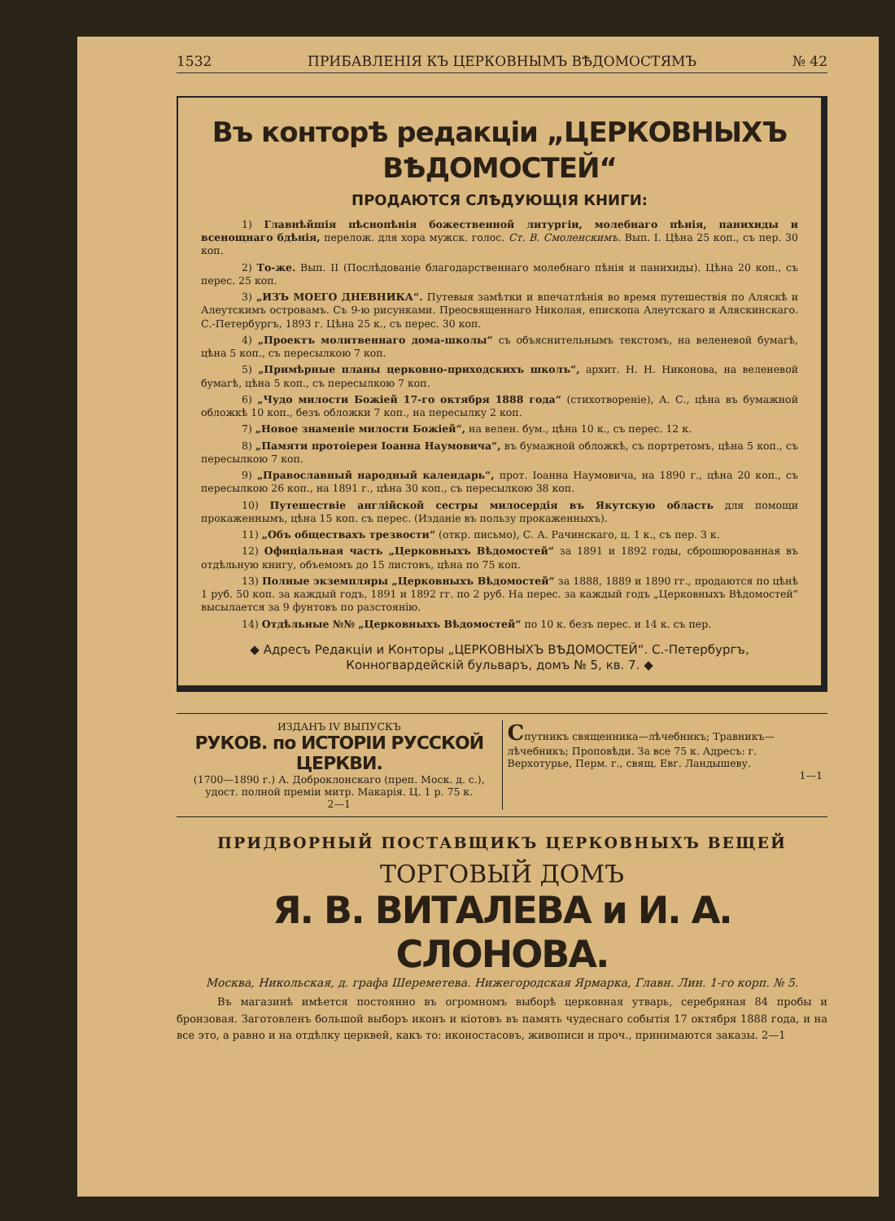1532 ПРИБАВЛЕНІЯ КЪ ЦЕРКОВНЫМЪ ВѢДОМОСТЯМЪ № 42
Въ конторѣ редакціи „ЦЕРКОВНЫХЪ ВѢДОМОСТЕЙ“
ПРОДАЮТСЯ СЛѢДУЮЩІЯ КНИГИ:
1) Главнѣйшія пѣснопѣнія божественной литургіи, молебнаго пѣнія, панихиды и всенощнаго бдѣнія, перелож. для хора мужск. голос. Ст. В. Смоленскимъ. Вып. I. Цѣна 25 коп., съ пер. 30 коп.
2) То-же. Вып. II (Послѣдованіе благодарственнаго молебнаго пѣнія и панихиды). Цѣна 20 коп., съ перес. 25 коп.
3) „ИЗЪ МОЕГО ДНЕВНИКА“. Путевыя замѣтки и впечатлѣнія во время путешествія по Аляскѣ и Алеутскимъ островамъ. Съ 9-ю рисунками. Преосвященнаго Николая, епископа Алеутскаго и Аляскинскаго. С.-Петербургъ, 1893 г. Цѣна 25 к., съ перес. 30 коп.
4) „Проектъ молитвеннаго дома-школы“ съ объяснительнымъ текстомъ, на веленевой бумагѣ, цѣна 5 коп., съ пересылкою 7 коп.
5) „Примѣрные планы церковно-приходскихъ школъ“, архит. Н. Н. Никонова, на веленевой бумагѣ, цѣна 5 коп., съ пересылкою 7 коп.
6) „Чудо милости Божіей 17-го октября 1888 года“ (стихотвореніе), А. С., цѣна въ бумажной обложкѣ 10 коп., безъ обложки 7 коп., на пересылку 2 коп.
7) „Новое знаменіе милости Божіей“, на велен. бум., цѣна 10 к., съ перес. 12 к.
8) „Памяти протоіерея Іоанна Наумовича“, въ бумажной обложкѣ, съ портретомъ, цѣна 5 коп., съ пересылкою 7 коп.
9) „Православный народный календарь“, прот. Іоанна Наумовича, на 1890 г., цѣна 20 коп., съ пересылкою 26 коп., на 1891 г., цѣна 30 коп., съ пересылкою 38 коп.
10) Путешествіе англійской сестры милосердія въ Якутскую область для помощи прокаженнымъ, цѣна 15 коп. съ перес. (Изданіе въ пользу прокаженныхъ).
11) „Объ обществахъ трезвости“ (откр. письмо), С. А. Рачинскаго, ц. 1 к., съ пер. 3 к.
12) Офиціальная часть „Церковныхъ Вѣдомостей“ за 1891 и 1892 годы, сброшюрованная въ отдѣльную книгу, объемомъ до 15 листовъ, цѣна по 75 коп.
13) Полные экземпляры „Церковныхъ Вѣдомостей“ за 1888, 1889 и 1890 гг., продаются по цѣнѣ 1 руб. 50 коп. за каждый годъ, 1891 и 1892 гг. по 2 руб. На перес. за каждый годъ „Церковныхъ Вѣдомостей“ высылается за 9 фунтовъ по разстоянію.
14) Отдѣльные №№ „Церковныхъ Вѣдомостей“ по 10 к. безъ перес. и 14 к. съ пер.
◆ Адресъ Редакціи и Конторы „ЦЕРКОВНЫХЪ ВѢДОМОСТЕЙ“. С.-Петербургъ, Конногвардейскій бульваръ, домъ № 5, кв. 7. ◆
ИЗДАНЪ IV ВЫПУСКЪ
РУКОВ. по ИСТОРІИ РУССКОЙ ЦЕРКВИ.
(1700—1890 г.) А. Доброклонскаго (преп. Моск. д. с.), удост. полной преміи митр. Макарія. Ц. 1 р. 75 к.
2—1
Спутникъ священника—лѣчебникъ; Травникъ—лѣчебникъ; Проповѣди. За все 75 к. Адресъ: г. Верхотурье, Перм. г., свящ. Евг. Ландышеву.
1—1
ПРИДВОРНЫЙ ПОСТАВЩИКЪ ЦЕРКОВНЫХЪ ВЕЩЕЙ
ТОРГОВЫЙ ДОМЪ
Я. В. ВИТАЛЕВА и И. А. СЛОНОВА.
Москва, Никольская, д. графа Шереметева. Нижегородская Ярмарка, Главн. Лин. 1-го корп. № 5.
Въ магазинѣ имѣется постоянно въ огромномъ выборѣ церковная утварь, серебряная 84 пробы и бронзовая. Заготовленъ большой выборъ иконъ и кіотовъ въ память чудеснаго событія 17 октября 1888 года, и на все это, а равно и на отдѣлку церквей, какъ то: иконостасовъ, живописи и проч., принимаются заказы. 2—1